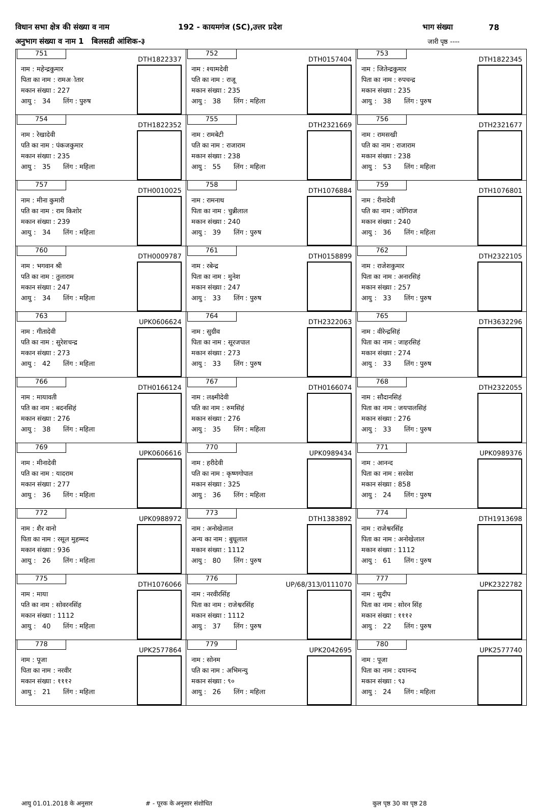विधान सभा क्षेत्र की संख्या व नाम 192 - कायमगंज (SC),उत्तर प्रदेश भाग संख्या 78
अनुभाग संख्या व नाम 1 बिलसडी आंशिक-३ जारी पृष्ठ ----
| 751 DTH1822337 नाम : महेन्द्रकुमार पिता का नाम : रामअोतार मकान संख्या : 227 आयु : 34 लिंग : पुरुष | 752 DTH0157404 नाम : श्यामदेवी पति का नाम : राजू मकान संख्या : 235 आयु : 38 लिंग : महिला | 753 DTH1822345 नाम : जितेन्द्रकुमार पिता का नाम : रुपचन्द्र मकान संख्या : 235 आयु : 38 लिंग : पुरुष |
| 754 DTH1822352 नाम : रेखादेवी पति का नाम : पंकजकुमार मकान संख्या : 235 आयु : 35 लिंग : महिला | 755 DTH2321669 नाम : रामबेटी पति का नाम : राजाराम मकान संख्या : 238 आयु : 55 लिंग : महिला | 756 DTH2321677 नाम : रामसखी पति का नाम : राजाराम मकान संख्या : 238 आयु : 53 लिंग : महिला |
| 757 DTH0010025 नाम : मीना कुमारी पति का नाम : राम किशोर मकान संख्या : 239 आयु : 34 लिंग : महिला | 758 DTH1076884 नाम : रामनाथ पिता का नाम : चुन्नीलाल मकान संख्या : 240 आयु : 39 लिंग : पुरुष | 759 DTH1076801 नाम : रीनादेवी पति का नाम : जोगिराज मकान संख्या : 240 आयु : 36 लिंग : महिला |
| 760 DTH0009787 नाम : भगवान श्री पति का नाम : तुलाराम मकान संख्या : 247 आयु : 34 लिंग : महिला | 761 DTH0158899 नाम : रबेन्द्र पिता का नाम : मुनेश मकान संख्या : 247 आयु : 33 लिंग : पुरुष | 762 DTH2322105 नाम : राजेशकुमार पिता का नाम : अनारसिहं मकान संख्या : 257 आयु : 33 लिंग : पुरुष |
| 763 UPK0606624 नाम : गीतादेवी पति का नाम : सुरेशचन्द्र मकान संख्या : 273 आयु : 42 लिंग : महिला | 764 DTH2322063 नाम : सुग्रीव पिता का नाम : सूरजपाल मकान संख्या : 273 आयु : 33 लिंग : पुरुष | 765 DTH3632296 नाम : वीरेन्द्रसिहं पिता का नाम : जाहरसिहं मकान संख्या : 274 आयु : 33 लिंग : पुरुष |
| 766 DTH0166124 नाम : मायावती पति का नाम : बदनसिहं मकान संख्या : 276 आयु : 38 लिंग : महिला | 767 DTH0166074 नाम : लक्ष्मीदेवी पति का नाम : रुमसिहं मकान संख्या : 276 आयु : 35 लिंग : महिला | 768 DTH2322055 नाम : सौदानसिहं पिता का नाम : जयपालसिहं मकान संख्या : 276 आयु : 33 लिंग : पुरुष |
| 769 UPK0606616 नाम : मीनादेवी पति का नाम : यादराम मकान संख्या : 277 आयु : 36 लिंग : महिला | 770 UPK0989434 नाम : हरीदेवी पति का नाम : कृष्णगोपाल मकान संख्या : 325 आयु : 36 लिंग : महिला | 771 UPK0989376 नाम : आनन्द पिता का नाम : सरवेश मकान संख्या : 858 आयु : 24 लिंग : पुरुष |
| 772 UPK0988972 नाम : शैर वानो पिता का नाम : रसूल मुहम्मद मकान संख्या : 936 आयु : 26 लिंग : महिला | 773 DTH1383892 नाम : अनोखेलाल अन्य का नाम : बुधूलाल मकान संख्या : 1112 आयु : 80 लिंग : पुरुष | 774 DTH1913698 नाम : राजेश्वरसिंह पिता का नाम : अनोखेलाल मकान संख्या : 1112 आयु : 61 लिंग : पुरुष |
| 775 DTH1076066 नाम : माया पति का नाम : सोवरनसिंह मकान संख्या : 1112 आयु : 40 लिंग : महिला | 776 UP/68/313/0111070 नाम : नरवीरसिंह पिता का नाम : राजेश्वरसिंह मकान संख्या : 1112 आयु : 37 लिंग : पुरुष | 777 UPK2322782 नाम : सुदीप पिता का नाम : सोरन सिंह मकान संख्या : १११२ आयु : 22 लिंग : पुरुष |
| 778 UPK2577864 नाम : पूजा पिता का नाम : नरवीर मकान संख्या : १११२ आयु : 21 लिंग : महिला | 779 UPK2042695 नाम : सोनम पति का नाम : अभिमन्यु मकान संख्या : ९० आयु : 26 लिंग : महिला | 780 UPK2577740 नाम : पूजा पिता का नाम : दयानन्द मकान संख्या : ९३ आयु : 24 लिंग : महिला |
आयु 01.01.2018 के अनुसार # - पूरक के अनुसार संशोधित कुल पृष्ठ 30 का पृष्ठ 28